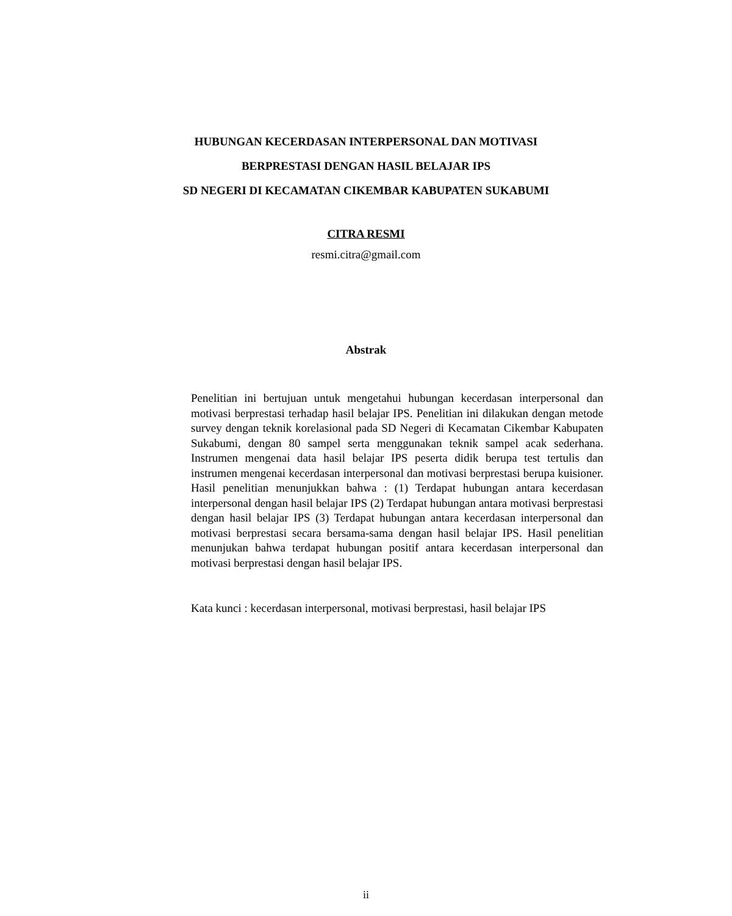HUBUNGAN KECERDASAN INTERPERSONAL DAN MOTIVASI
BERPRESTASI DENGAN HASIL BELAJAR IPS
SD NEGERI DI KECAMATAN CIKEMBAR KABUPATEN SUKABUMI
CITRA RESMI
resmi.citra@gmail.com
Abstrak
Penelitian ini bertujuan untuk mengetahui hubungan kecerdasan interpersonal dan motivasi berprestasi terhadap hasil belajar IPS. Penelitian ini dilakukan dengan metode survey dengan teknik korelasional pada SD Negeri di Kecamatan Cikembar Kabupaten Sukabumi, dengan 80 sampel serta menggunakan teknik sampel acak sederhana. Instrumen mengenai data hasil belajar IPS peserta didik berupa test tertulis dan instrumen mengenai kecerdasan interpersonal dan motivasi berprestasi berupa kuisioner. Hasil penelitian menunjukkan bahwa : (1) Terdapat hubungan antara kecerdasan interpersonal dengan hasil belajar IPS (2) Terdapat hubungan antara motivasi berprestasi dengan hasil belajar IPS (3) Terdapat hubungan antara kecerdasan interpersonal dan motivasi berprestasi secara bersama-sama dengan hasil belajar IPS. Hasil penelitian menunjukan bahwa terdapat hubungan positif antara kecerdasan interpersonal dan motivasi berprestasi dengan hasil belajar IPS.
Kata kunci : kecerdasan interpersonal, motivasi berprestasi, hasil belajar IPS
ii